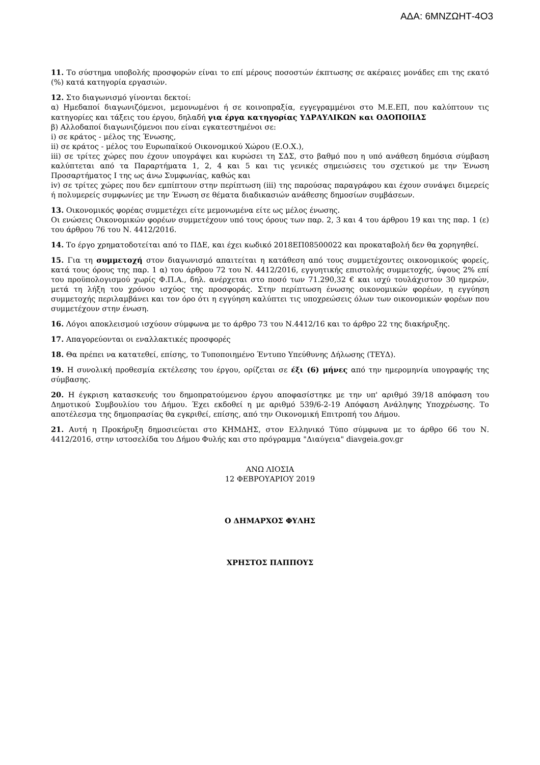ΑΔΑ: 6ΜΝΖΩΗΤ-4Ο3
11. Το σύστημα υποβολής προσφορών είναι το επί μέρους ποσοστών έκπτωσης σε ακέραιες μονάδες επι της εκατό (%) κατά κατηγορία εργασιών.
12. Στο διαγωνισμό γίνονται δεκτοί:
α) Ημεδαποί διαγωνιζόμενοι, μεμονωμένοι ή σε κοινοπραξία, εγγεγραμμένοι στο Μ.Ε.ΕΠ, που καλύπτουν τις κατηγορίες και τάξεις του έργου, δηλαδή για έργα κατηγορίας ΥΔΡΑΥΛΙΚΩΝ και ΟΔΟΠΟΙΙΑΣ
β) Αλλοδαποί διαγωνιζόμενοι που είναι εγκατεστημένοι σε:
i) σε κράτος - μέλος της Ένωσης,
ii) σε κράτος - μέλος του Ευρωπαϊκού Οικονομικού Χώρου (Ε.Ο.Χ.),
iii) σε τρίτες χώρες που έχουν υπογράψει και κυρώσει τη ΣΔΣ, στο βαθμό που η υπό ανάθεση δημόσια σύμβαση καλύπτεται από τα Παραρτήματα 1, 2, 4 και 5 και τις γενικές σημειώσεις του σχετικού με την Ένωση Προσαρτήματος I της ως άνω Συμφωνίας, καθώς και
iv) σε τρίτες χώρες που δεν εμπίπτουν στην περίπτωση (iii) της παρούσας παραγράφου και έχουν συνάψει διμερείς ή πολυμερείς συμφωνίες με την Ένωση σε θέματα διαδικασιών ανάθεσης δημοσίων συμβάσεων.
13. Οικονομικός φορέας συμμετέχει είτε μεμονωμένα είτε ως μέλος ένωσης.
Οι ενώσεις Οικονομικών φορέων συμμετέχουν υπό τους όρους των παρ. 2, 3 και 4 του άρθρου 19 και της παρ. 1 (ε) του άρθρου 76 του Ν. 4412/2016.
14. Το έργο χρηματοδοτείται από το ΠΔΕ, και έχει κωδικό 2018ΕΠ08500022 και προκαταβολή δεν θα χορηγηθεί.
15. Για τη συμμετοχή στον διαγωνισμό απαιτείται η κατάθεση από τους συμμετέχοντες οικονομικούς φορείς, κατά τους όρους της παρ. 1 α) του άρθρου 72 του Ν. 4412/2016, εγγυητικής επιστολής συμμετοχής, ύψους 2% επί του προϋπολογισμού χωρίς Φ.Π.Α., δηλ. ανέρχεται στο ποσό των 71.290,32 € και ισχύ τουλάχιστον 30 ημερών, μετά τη λήξη του χρόνου ισχύος της προσφοράς. Στην περίπτωση ένωσης οικονομικών φορέων, η εγγύηση συμμετοχής περιλαμβάνει και τον όρο ότι η εγγύηση καλύπτει τις υποχρεώσεις όλων των οικονομικών φορέων που συμμετέχουν στην ένωση.
16. Λόγοι αποκλεισμού ισχύουν σύμφωνα με το άρθρο 73 του Ν.4412/16 και το άρθρο 22 της διακήρυξης.
17. Απαγορεύονται οι εναλλακτικές προσφορές
18. Θα πρέπει να κατατεθεί, επίσης, το Τυποποιημένο Έντυπο Υπεύθυνης Δήλωσης (ΤΕΥΔ).
19. Η συνολική προθεσμία εκτέλεσης του έργου, ορίζεται σε έξι (6) μήνες από την ημερομηνία υπογραφής της σύμβασης.
20. Η έγκριση κατασκευής του δημοπρατούμενου έργου αποφασίστηκε με την υπ' αριθμό 39/18 απόφαση του Δημοτικού Συμβουλίου του Δήμου. Έχει εκδοθεί η με αριθμό 539/6-2-19 Απόφαση Ανάληψης Υποχρέωσης. Το αποτέλεσμα της δημοπρασίας θα εγκριθεί, επίσης, από την Οικονομική Επιτροπή του Δήμου.
21. Αυτή η Προκήρυξη δημοσιεύεται στο ΚΗΜΔΗΣ, στον Ελληνικό Τύπο σύμφωνα με το άρθρο 66 του Ν. 4412/2016, στην ιστοσελίδα του Δήμου Φυλής και στο πρόγραμμα "Διαύγεια" diavgeia.gov.gr
ΑΝΩ ΛΙΟΣΙΑ
12 ΦΕΒΡΟΥΑΡΙΟΥ 2019
Ο ΔΗΜΑΡΧΟΣ ΦΥΛΗΣ
ΧΡΗΣΤΟΣ ΠΑΠΠΟΥΣ